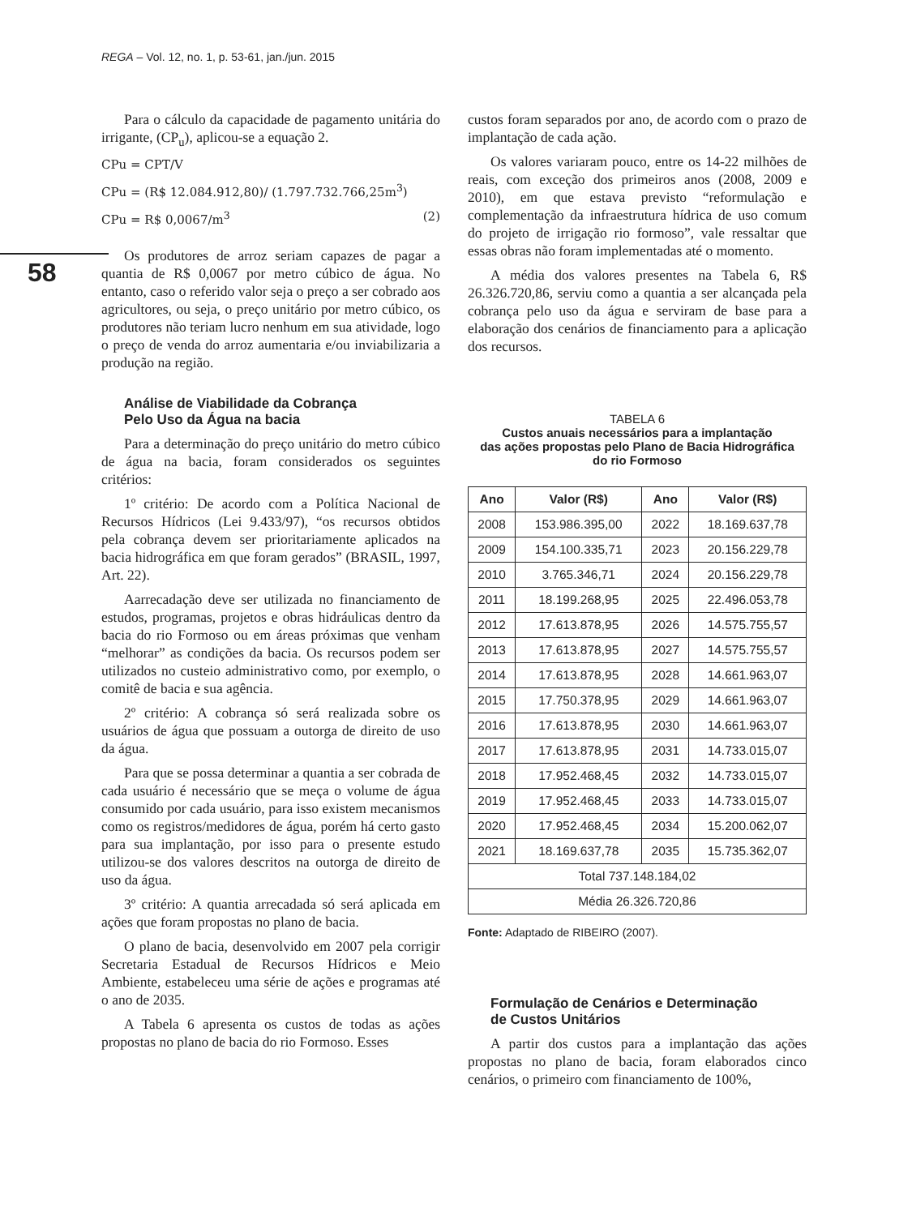REGA – Vol. 12, no. 1, p. 53-61, jan./jun. 2015
58
Para o cálculo da capacidade de pagamento unitária do irrigante, (CP<sub>u</sub>), aplicou-se a equação 2.
CPu = CPT/V
CPu = (R$ 12.084.912,80)/ (1.797.732.766,25m<sup>3</sup>)
CPu = R$ 0,0067/m<sup>3</sup> (2)
Os produtores de arroz seriam capazes de pagar a quantia de R$ 0,0067 por metro cúbico de água. No entanto, caso o referido valor seja o preço a ser cobrado aos agricultores, ou seja, o preço unitário por metro cúbico, os produtores não teriam lucro nenhum em sua atividade, logo o preço de venda do arroz aumentaria e/ou inviabilizaria a produção na região.
Análise de Viabilidade da Cobrança
Pelo Uso da Água na bacia
Para a determinação do preço unitário do metro cúbico de água na bacia, foram considerados os seguintes critérios:
1º critério: De acordo com a Política Nacional de Recursos Hídricos (Lei 9.433/97), “os recursos obtidos pela cobrança devem ser prioritariamente aplicados na bacia hidrográfica em que foram gerados” (BRASIL, 1997, Art. 22).
Aarrecadação deve ser utilizada no financiamento de estudos, programas, projetos e obras hidráulicas dentro da bacia do rio Formoso ou em áreas próximas que venham “melhorar” as condições da bacia. Os recursos podem ser utilizados no custeio administrativo como, por exemplo, o comitê de bacia e sua agência.
2º critério: A cobrança só será realizada sobre os usuários de água que possuam a outorga de direito de uso da água.
Para que se possa determinar a quantia a ser cobrada de cada usuário é necessário que se meça o volume de água consumido por cada usuário, para isso existem mecanismos como os registros/medidores de água, porém há certo gasto para sua implantação, por isso para o presente estudo utilizou-se dos valores descritos na outorga de direito de uso da água.
3º critério: A quantia arrecadada só será aplicada em ações que foram propostas no plano de bacia.
O plano de bacia, desenvolvido em 2007 pela corrigir Secretaria Estadual de Recursos Hídricos e Meio Ambiente, estabeleceu uma série de ações e programas até o ano de 2035.
A Tabela 6 apresenta os custos de todas as ações propostas no plano de bacia do rio Formoso. Esses
custos foram separados por ano, de acordo com o prazo de implantação de cada ação.
Os valores variaram pouco, entre os 14-22 milhões de reais, com exceção dos primeiros anos (2008, 2009 e 2010), em que estava previsto “reformulação e complementação da infraestrutura hídrica de uso comum do projeto de irrigação rio formoso”, vale ressaltar que essas obras não foram implementadas até o momento.
A média dos valores presentes na Tabela 6, R$ 26.326.720,86, serviu como a quantia a ser alcançada pela cobrança pelo uso da água e serviram de base para a elaboração dos cenários de financiamento para a aplicação dos recursos.
TABELA 6
Custos anuais necessários para a implantação
das ações propostas pelo Plano de Bacia Hidrográfica
do rio Formoso
| Ano | Valor (R$) | Ano | Valor (R$) |
| --- | --- | --- | --- |
| 2008 | 153.986.395,00 | 2022 | 18.169.637,78 |
| 2009 | 154.100.335,71 | 2023 | 20.156.229,78 |
| 2010 | 3.765.346,71 | 2024 | 20.156.229,78 |
| 2011 | 18.199.268,95 | 2025 | 22.496.053,78 |
| 2012 | 17.613.878,95 | 2026 | 14.575.755,57 |
| 2013 | 17.613.878,95 | 2027 | 14.575.755,57 |
| 2014 | 17.613.878,95 | 2028 | 14.661.963,07 |
| 2015 | 17.750.378,95 | 2029 | 14.661.963,07 |
| 2016 | 17.613.878,95 | 2030 | 14.661.963,07 |
| 2017 | 17.613.878,95 | 2031 | 14.733.015,07 |
| 2018 | 17.952.468,45 | 2032 | 14.733.015,07 |
| 2019 | 17.952.468,45 | 2033 | 14.733.015,07 |
| 2020 | 17.952.468,45 | 2034 | 15.200.062,07 |
| 2021 | 18.169.637,78 | 2035 | 15.735.362,07 |
| Total 737.148.184,02 | | | |
| Média 26.326.720,86 | | | |
Fonte: Adaptado de RIBEIRO (2007).
Formulação de Cenários e Determinação
de Custos Unitários
A partir dos custos para a implantação das ações propostas no plano de bacia, foram elaborados cinco cenários, o primeiro com financiamento de 100%,